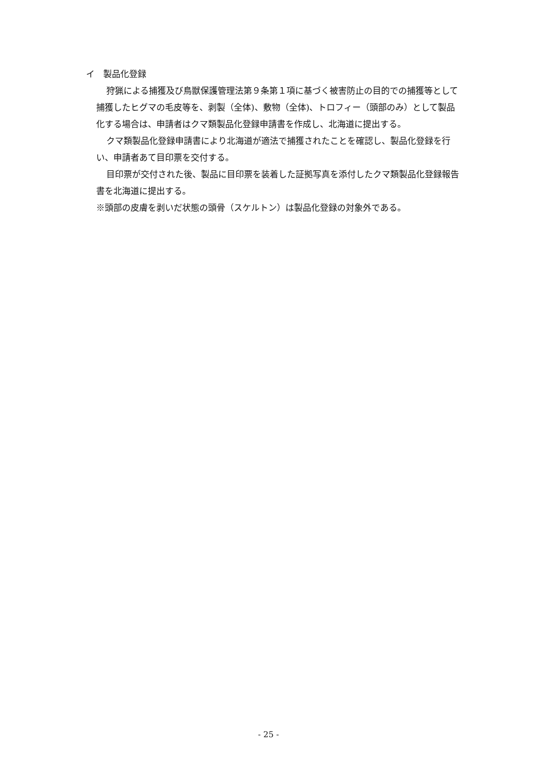イ　製品化登録
狩猟による捕獲及び鳥獣保護管理法第９条第１項に基づく被害防止の目的での捕獲等として捕獲したヒグマの毛皮等を、剥製（全体)、敷物（全体)、トロフィー（頭部のみ）として製品化する場合は、申請者はクマ類製品化登録申請書を作成し、北海道に提出する。
クマ類製品化登録申請書により北海道が適法で捕獲されたことを確認し、製品化登録を行い、申請者あて目印票を交付する。
目印票が交付された後、製品に目印票を装着した証拠写真を添付したクマ類製品化登録報告書を北海道に提出する。
※頭部の皮膚を剥いだ状態の頭骨（スケルトン）は製品化登録の対象外である。
- 25 -